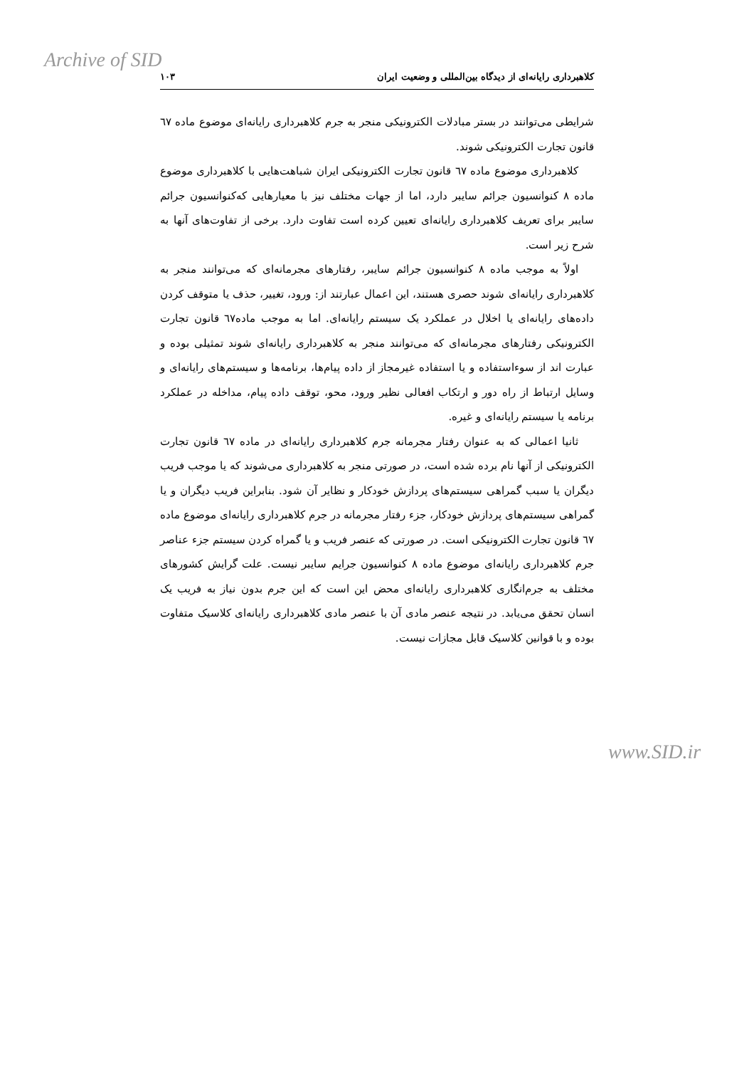Archive of SID
کلاهبرداری رایانه‌ای از دیدگاه بین‌المللی و وضعیت ایران ۱۰۳
شرایطی می‌توانند در بستر مبادلات الکترونیکی منجر به جرم کلاهبرداری رایانه‌ای موضوع ماده ٦٧ قانون تجارت الکترونیکی شوند.
کلاهبرداری موضوع ماده ٦٧ قانون تجارت الکترونیکی ایران شباهت‌هایی با کلاهبرداری موضوع ماده ۸ کنوانسیون جرائم سایبر دارد، اما از جهات مختلف نیز با معیارهایی که‌کنوانسیون جرائم سایبر برای تعریف کلاهبرداری رایانه‌ای تعیین کرده است تفاوت دارد. برخی از تفاوت‌های آنها به شرح زیر است.
اولاً به موجب ماده ۸ کنوانسیون جرائم سایبر، رفتارهای مجرمانه‌ای که می‌توانند منجر به کلاهبرداری رایانه‌ای شوند حصری هستند، این اعمال عبارتند از: ورود، تغییر، حذف یا متوقف کردن داده‌های رایانه‌ای یا اخلال در عملکرد یک سیستم رایانه‌ای. اما به موجب ماده٦٧ قانون تجارت الکترونیکی رفتارهای مجرمانه‌ای که می‌توانند منجر به کلاهبرداری رایانه‌ای شوند تمثیلی بوده و عبارت اند از سوءاستفاده و یا استفاده غیرمجاز از داده پیام‌ها، برنامه‌ها و سیستم‌های رایانه‌ای و وسایل ارتباط از راه دور و ارتکاب افعالی نظیر ورود، محو، توقف داده پیام، مداخله در عملکرد برنامه یا سیستم رایانه‌ای و غیره.
ثانیا اعمالی که به عنوان رفتار مجرمانه جرم کلاهبرداری رایانه‌ای در ماده ٦٧ قانون تجارت الکترونیکی از آنها نام برده شده است، در صورتی منجر به کلاهبرداری می‌شوند که یا موجب فریب دیگران یا سبب گمراهی سیستم‌های پردازش خودکار و نظایر آن شود. بنابراین فریب دیگران و یا گمراهی سیستم‌های پردازش خودکار، جزء رفتار مجرمانه در جرم کلاهبرداری رایانه‌ای موضوع ماده ٦٧ قانون تجارت الکترونیکی است. در صورتی که عنصر فریب و یا گمراه کردن سیستم جزء عناصر جرم کلاهبرداری رایانه‌ای موضوع ماده ۸ کنوانسیون جرایم سایبر نیست. علت گرایش کشورهای مختلف به جرم‌انگاری کلاهبرداری رایانه‌ای محض این است که این جرم بدون نیاز به فریب یک انسان تحقق می‌یابد. در نتیجه عنصر مادی آن با عنصر مادی کلاهبرداری رایانه‌ای کلاسیک متفاوت بوده و با قوانین کلاسیک قابل مجازات نیست.
www.SID.ir